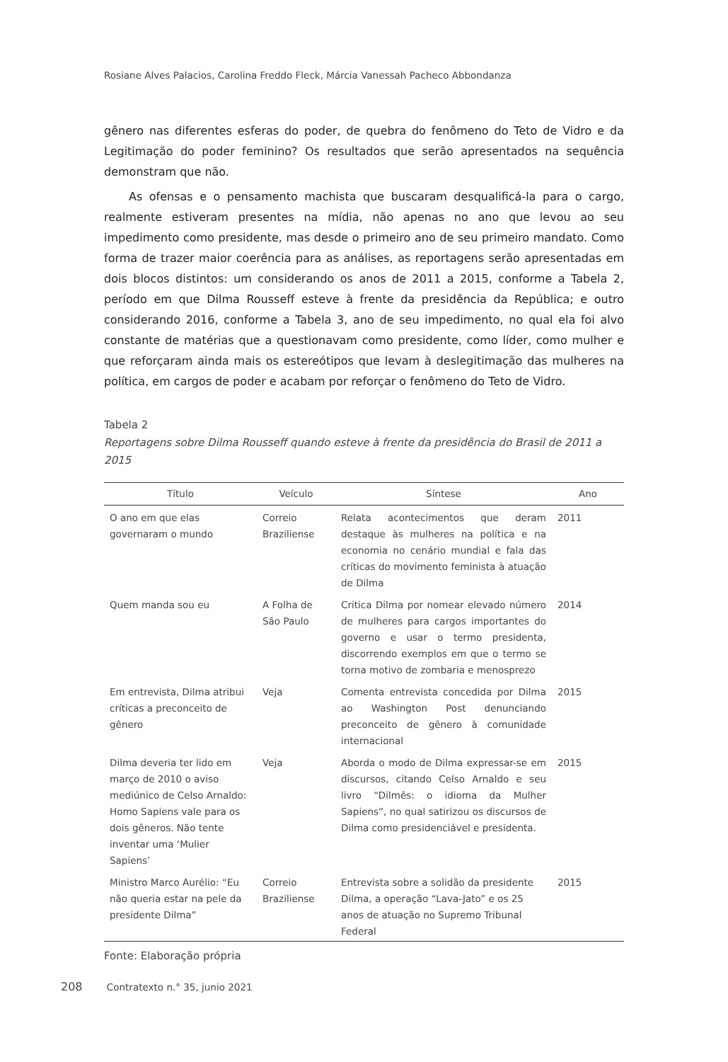Rosiane Alves Palacios, Carolina Freddo Fleck, Márcia Vanessah Pacheco Abbondanza
gênero nas diferentes esferas do poder, de quebra do fenômeno do Teto de Vidro e da Legitimação do poder feminino? Os resultados que serão apresentados na sequência demonstram que não.
As ofensas e o pensamento machista que buscaram desqualificá-la para o cargo, realmente estiveram presentes na mídia, não apenas no ano que levou ao seu impedimento como presidente, mas desde o primeiro ano de seu primeiro mandato. Como forma de trazer maior coerência para as análises, as reportagens serão apresentadas em dois blocos distintos: um considerando os anos de 2011 a 2015, conforme a Tabela 2, período em que Dilma Rousseff esteve à frente da presidência da República; e outro considerando 2016, conforme a Tabela 3, ano de seu impedimento, no qual ela foi alvo constante de matérias que a questionavam como presidente, como líder, como mulher e que reforçaram ainda mais os estereótipos que levam à deslegitimação das mulheres na política, em cargos de poder e acabam por reforçar o fenômeno do Teto de Vidro.
Tabela 2
Reportagens sobre Dilma Rousseff quando esteve à frente da presidência do Brasil de 2011 a 2015
| Título | Veículo | Síntese | Ano |
| --- | --- | --- | --- |
| O ano em que elas governaram o mundo | Correio Braziliense | Relata acontecimentos que deram destaque às mulheres na política e na economia no cenário mundial e fala das críticas do movimento feminista à atuação de Dilma | 2011 |
| Quem manda sou eu | A Folha de São Paulo | Critica Dilma por nomear elevado número de mulheres para cargos importantes do governo e usar o termo presidenta, discorrendo exemplos em que o termo se torna motivo de zombaria e menosprezo | 2014 |
| Em entrevista, Dilma atribui críticas a preconceito de gênero | Veja | Comenta entrevista concedida por Dilma ao Washington Post denunciando preconceito de gênero à comunidade internacional | 2015 |
| Dilma deveria ter lido em março de 2010 o aviso mediúnico de Celso Arnaldo: Homo Sapiens vale para os dois gêneros. Não tente inventar uma ‘Mulier Sapiens’ | Veja | Aborda o modo de Dilma expressar-se em discursos, citando Celso Arnaldo e seu livro “Dilmês: o idioma da Mulher Sapiens”, no qual satirizou os discursos de Dilma como presidenciável e presidenta. | 2015 |
| Ministro Marco Aurélio: “Eu não queria estar na pele da presidente Dilma” | Correio Braziliense | Entrevista sobre a solidão da presidente Dilma, a operação “Lava-Jato” e os 25 anos de atuação no Supremo Tribunal Federal | 2015 |
Fonte: Elaboração própria
208 Contratexto n.° 35, junio 2021